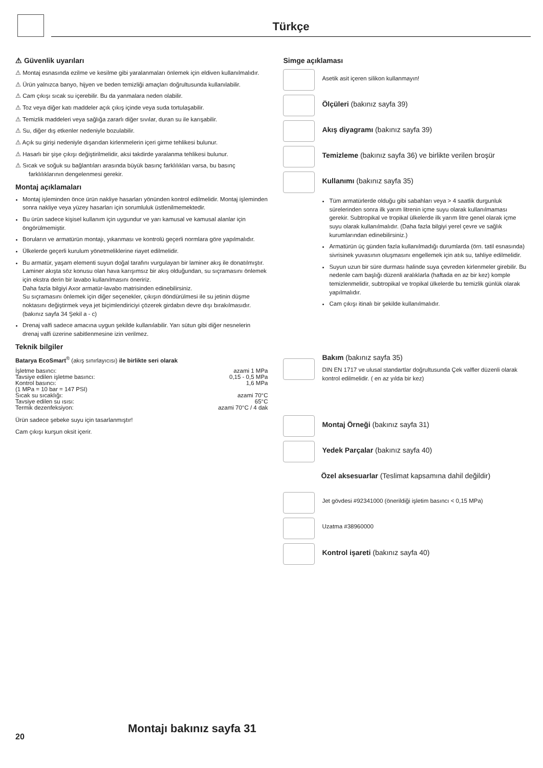Türkçe
⚠ Güvenlik uyarıları
⚠ Montaj esnasında ezilme ve kesilme gibi yaralanmaları önlemek için eldiven kullanılmalıdır.
⚠ Ürün yalnızca banyo, hijyen ve beden temizliği amaçları doğrultusunda kullanılabilir.
⚠ Cam çıkışı sıcak su içerebilir. Bu da yanmalara neden olabilir.
⚠ Toz veya diğer katı maddeler açık çıkış içinde veya suda tortulaşabilir.
⚠ Temizlik maddeleri veya sağlığa zararlı diğer sıvılar, duran su ile karışabilir.
⚠ Su, diğer dış etkenler nedeniyle bozulabilir.
⚠ Açık su girişi nedeniyle dışarıdan kirlenmelerin içeri girme tehlikesi bulunur.
⚠ Hasarlı bir şişe çıkışı değiştirilmelidir, aksi takdirde yaralanma tehlikesi bulunur.
⚠ Sıcak ve soğuk su bağlantıları arasında büyük basınç farklılıkları varsa, bu basınç farklılıklarının dengelenmesi gerekir.
Montaj açıklamaları
Montaj işleminden önce ürün nakliye hasarları yönünden kontrol edilmelidir. Montaj işleminden sonra nakliye veya yüzey hasarları için sorumluluk üstlenilmemektedir.
Bu ürün sadece kişisel kullanım için uygundur ve yarı kamusal ve kamusal alanlar için öngörülmemiştir.
Boruların ve armatürün montajı, yıkanması ve kontrolü geçerli normlara göre yapılmalıdır.
Ülkelerde geçerli kurulum yönetmeliklerine riayet edilmelidir.
Bu armatür, yaşam elementi suyun doğal tarafını vurgulayan bir laminer akış ile donatılmıştır.
Laminer akışta söz konusu olan hava karışımsız bir akış olduğundan, su sıçramasını önlemek için ekstra derin bir lavabo kullanılmasını öneririz.
Daha fazla bilgiyi Axor armatür-lavabo matrisinden edinebilirsiniz.
Su sıçramasını önlemek için diğer seçenekler, çıkışın döndürülmesi ile su jetinin düşme noktasını değiştirmek veya jet biçimlendiriciyi çözerek girdabın devre dışı bırakılmasıdır. (bakınız sayfa 34 Şekil a - c)
Drenaj valfi sadece amacına uygun şekilde kullanılabilir. Yarı sütun gibi diğer nesnelerin drenaj valfi üzerine sabitlenmesine izin verilmez.
Teknik bilgiler
Batarya EcoSmart<sup>®</sup> (akış sınırlayıcısı) ile birlikte seri olarak
| İşletme basıncı: | azami 1 MPa |
| Tavsiye edilen işletme basıncı: | 0,15 - 0,5 MPa |
| Kontrol basıncı: | 1,6 MPa |
| (1 MPa = 10 bar = 147 PSI) | |
| Sıcak su sıcaklığı: | azami 70°C |
| Tavsiye edilen su ısısı: | 65°C |
| Termik dezenfeksiyon: | azami 70°C / 4 dak |
Ürün sadece şebeke suyu için tasarlanmıştır!
Cam çıkışı kurşun oksit içerir.
Simge açıklaması
Asetik asit içeren silikon kullanmayın!
Ölçüleri (bakınız sayfa 39)
Akış diyagramı (bakınız sayfa 39)
Temizleme (bakınız sayfa 36) ve birlikte verilen broşür
Kullanımı (bakınız sayfa 35)
Tüm armatürlerde olduğu gibi sabahları veya > 4 saatlik durgunluk sürelerinden sonra ilk yarım litrenin içme suyu olarak kullanılmaması gerekir. Subtropikal ve tropikal ülkelerde ilk yarım litre genel olarak içme suyu olarak kullanılmalıdır. (Daha fazla bilgiyi yerel çevre ve sağlık kurumlarından edinebilirsiniz.)
Armatürün üç günden fazla kullanılmadığı durumlarda (örn. tatil esnasında) sivrisinek yuvasının oluşmasını engellemek için atık su, tahliye edilmelidir.
Suyun uzun bir süre durması halinde suya çevreden kirlenmeler girebilir. Bu nedenle cam başlığı düzenli aralıklarla (haftada en az bir kez) komple temizlenmelidir, subtropikal ve tropikal ülkelerde bu temizlik günlük olarak yapılmalıdır.
Cam çıkışı itinalı bir şekilde kullanılmalıdır.
Bakım (bakınız sayfa 35)
DIN EN 1717 ve ulusal standartlar doğrultusunda Çek valfler düzenli olarak kontrol edilmelidir. ( en az yılda bir kez)
Montaj Örneği (bakınız sayfa 31)
Yedek Parçalar (bakınız sayfa 40)
Özel aksesuarlar (Teslimat kapsamına dahil değildir)
Jet gövdesi #92341000 (önerildiği işletim basıncı < 0,15 MPa)
Uzatma #38960000
Kontrol işareti (bakınız sayfa 40)
Montajı bakınız sayfa 31
20